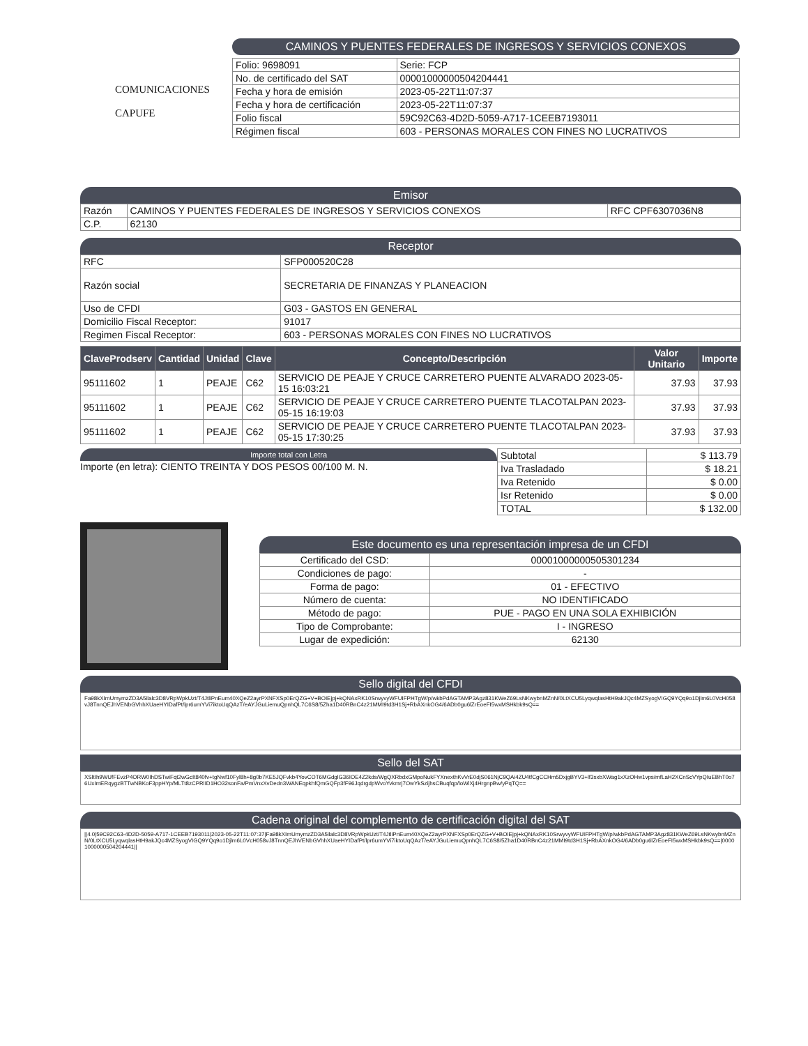CAMINOS Y PUENTES FEDERALES DE INGRESOS Y SERVICIOS CONEXOS
| Folio: 9698091 | Serie: FCP |
| No. de certificado del SAT | 00001000000504204441 |
| Fecha y hora de emisión | 2023-05-22T11:07:37 |
| Fecha y hora de certificación | 2023-05-22T11:07:37 |
| Folio fiscal | 59C92C63-4D2D-5059-A717-1CEEB7193011 |
| Régimen fiscal | 603 - PERSONAS MORALES CON FINES NO LUCRATIVOS |
COMUNICACIONES
CAPUFE
Emisor
| Razón | CAMINOS Y PUENTES FEDERALES DE INGRESOS Y SERVICIOS CONEXOS | RFC CPF6307036N8 |
| C.P. | 62130 | |
Receptor
| RFC | SFP000520C28 |
| Razón social | SECRETARIA DE FINANZAS Y PLANEACION |
| Uso de CFDI | G03 - GASTOS EN GENERAL |
| Domicilio Fiscal Receptor: | 91017 |
| Regimen Fiscal Receptor: | 603 - PERSONAS MORALES CON FINES NO LUCRATIVOS |
| ClaveProdserv | Cantidad | Unidad | Clave | Concepto/Descripción | Valor Unitario | Importe |
| --- | --- | --- | --- | --- | --- | --- |
| 95111602 | 1 | PEAJE | C62 | SERVICIO DE PEAJE Y CRUCE CARRETERO PUENTE ALVARADO 2023-05-15 16:03:21 | 37.93 | 37.93 |
| 95111602 | 1 | PEAJE | C62 | SERVICIO DE PEAJE Y CRUCE CARRETERO PUENTE TLACOTALPAN 2023-05-15 16:19:03 | 37.93 | 37.93 |
| 95111602 | 1 | PEAJE | C62 | SERVICIO DE PEAJE Y CRUCE CARRETERO PUENTE TLACOTALPAN 2023-05-15 17:30:25 | 37.93 | 37.93 |
Importe total con Letra
Importe (en letra): CIENTO TREINTA Y DOS PESOS 00/100 M. N.
| Subtotal | $ 113.79 |
| Iva Trasladado | $ 18.21 |
| Iva Retenido | $ 0.00 |
| Isr Retenido | $ 0.00 |
| TOTAL | $ 132.00 |
Este documento es una representación impresa de un CFDI
| Certificado del CSD: | 00001000000505301234 |
| Condiciones de pago: | - |
| Forma de pago: | 01 - EFECTIVO |
| Número de cuenta: | NO IDENTIFICADO |
| Método de pago: | PUE - PAGO EN UNA SOLA EXHIBICIÓN |
| Tipo de Comprobante: | I - INGRESO |
| Lugar de expedición: | 62130 |
Sello digital del CFDI
Fa98kXImUmymzZD3A5ilalc3D8VRpWpkUzt/T4JtliPnEum40XQeZ2ayrPXNFXSp0ErQZG+V+BOIEjpj+kQNAxRK10SrwyvyWFUIFPHTgW/p/wkbPdAGTAMP3Agz831KWeZ69LsNKwybnMZnN/0LtXCU5LyqwqlasHtH9akJQc4MZSyogVIGQ9YQq9o1Djlm6L0VcH058vJ8TnnQEJhVENbGVhhXUaeHYIDafPt/lpr6umYVi7iktoUqQAzT/eAYJGuLiemuQpnhQL7C6S8/5Zha1D40RBnC4z21MMI9td3H1Sj+RbAXnkOG4/6ADb0gu6lZrEoeFI5wxMSHkbk9sQ==
Sello del SAT
XSltIh9WUfFEvzP4ORW0IhDSTwiFqt2wGcIt840fv+tgNwf10Fyl8h+8g0b7KE5JQFvkb4YovCOT6MGdglG36IOE4Z2kds/WgQXRbdxGMpoNukFYXnexthKvVrE0djS061NjC9QAi4ZU4tfCgCCHm5DxjgBYV3+lf3sxbXWag1xXzOHw1vps/mfLaH2XCnScVYpQIuEBhT0o76UxImERqygzBTTwNBKoF3ppHYp/MLTt8zCPRlID1HO32sonFa/PmVnxXvDedn3WANEqpkhfQmGQFp3fF96JqdrgdpWvoYvkmrj7OwYkSzijhsCBuqfqp/loWiXj4HrgnpBw/yPqTQ==
Cadena original del complemento de certificación digital del SAT
||4.0|59C92C63-4D2D-5059-A717-1CEEB7193011|2023-05-22T11:07:37|Fa98kXImUmymzZD3A5ilalc3D8VRpWpkUzt/T4JtliPnEum40XQeZ2ayrPXNFXSp0ErQZG+V+BOIEjpj+kQNAxRK10SrwyvyWFUIFPHTgW/p/wkbPdAGTAMP3Agz831KWeZ69LsNKwybnMZnN/0LtXCU5LyqwqlasHtH9akJQc4MZSyogVIGQ9YQq9o1Djlm6L0VcH058vJ8TnnQEJhVENbGVhhXUaeHYIDafPt/lpr6umYVi7iktoUqQAzT/eAYJGuLiemuQpnhQL7C6S8/5Zha1D40RBnC4z21MMI9td3H1Sj+RbAXnkOG4/6ADb0gu6lZrEoeFI5wxMSHkbk9sQ==|00001000000504204441||